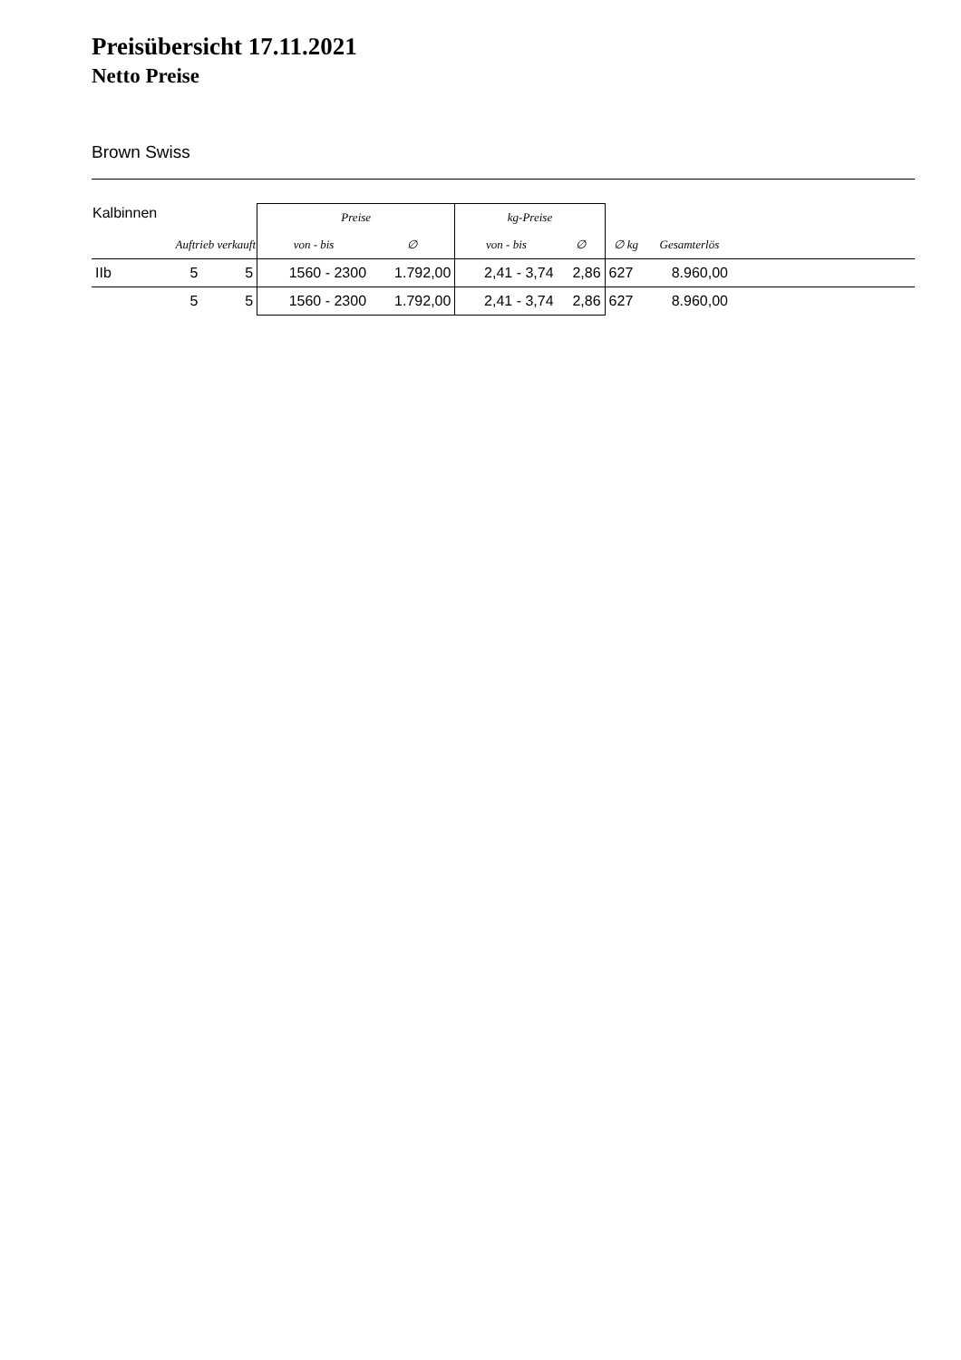Preisübersicht 17.11.2021
Netto Preise
Brown Swiss
| Kalbinnen | | | Preise | | kg-Preise | | | | |
| --- | --- | --- | --- | --- | --- | --- | --- | --- | --- |
| | Auftrieb verkauft | | von - bis | ∅ | von - bis | ∅ | ∅ kg | Gesamterlös | |
| IIb | 5 | 5 | 1560 - 2300 | 1.792,00 | 2,41 - 3,74 | 2,86 | 627 | 8.960,00 | |
| | 5 | 5 | 1560 - 2300 | 1.792,00 | 2,41 - 3,74 | 2,86 | 627 | 8.960,00 | |